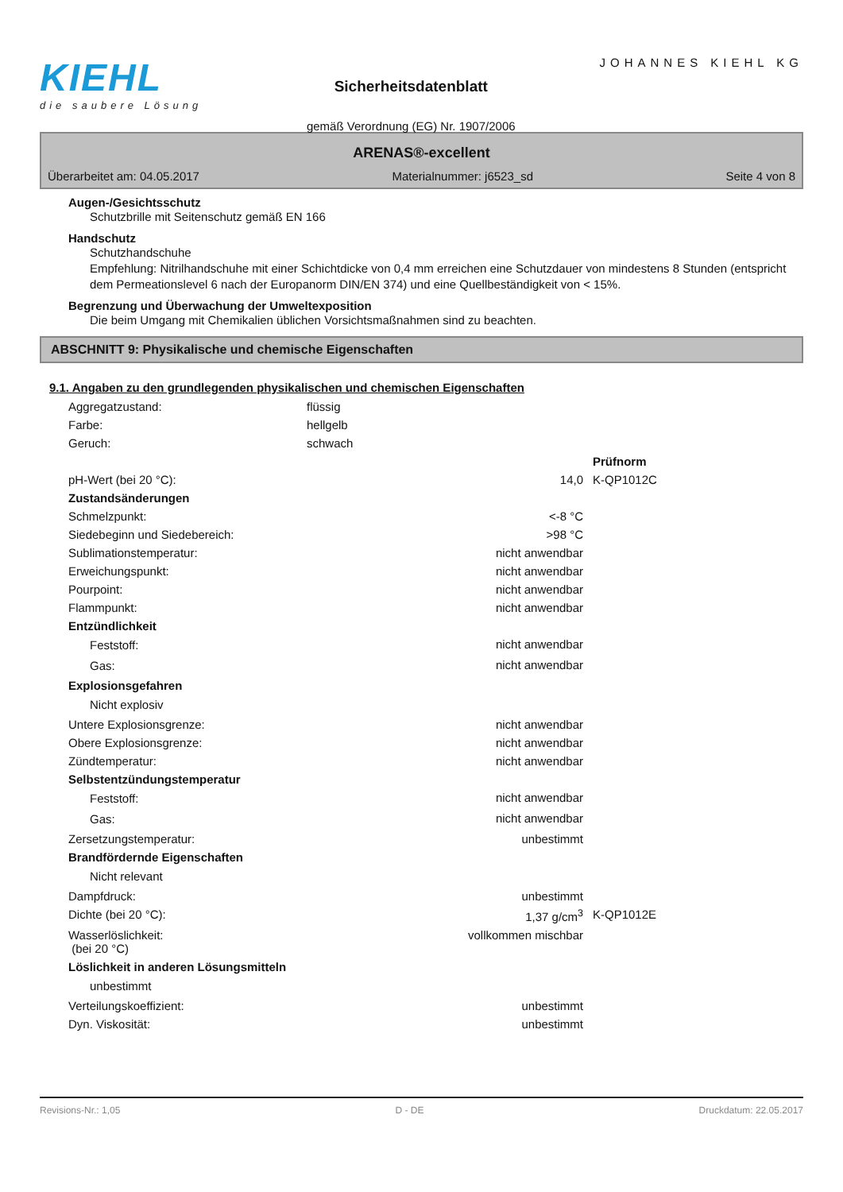KIEHL
die saubere Lösung
Sicherheitsdatenblatt
gemäß Verordnung (EG) Nr. 1907/2006
JOHANNES KIEHL KG
ARENAS®-excellent
Überarbeitet am: 04.05.2017 Materialnummer: j6523_sd Seite 4 von 8
Augen-/Gesichtsschutz
Schutzbrille mit Seitenschutz gemäß EN 166
Handschutz
Schutzhandschuhe
Empfehlung: Nitrilhandschuhe mit einer Schichtdicke von 0,4 mm erreichen eine Schutzdauer von mindestens 8 Stunden (entspricht dem Permeationslevel 6 nach der Europanorm DIN/EN 374) und eine Quellbeständigkeit von < 15%.
Begrenzung und Überwachung der Umweltexposition
Die beim Umgang mit Chemikalien üblichen Vorsichtsmaßnahmen sind zu beachten.
ABSCHNITT 9: Physikalische und chemische Eigenschaften
9.1. Angaben zu den grundlegenden physikalischen und chemischen Eigenschaften
| Aggregatzustand: | flüssig | | |
| Farbe: | hellgelb | | |
| Geruch: | schwach | | |
| | | | Prüfnorm |
| pH-Wert (bei 20 °C): | | 14,0 | K-QP1012C |
| Zustandsänderungen | | | |
| Schmelzpunkt: | | <-8 °C | |
| Siedebeginn und Siedebereich: | | >98 °C | |
| Sublimationstemperatur: | | nicht anwendbar | |
| Erweichungspunkt: | | nicht anwendbar | |
| Pourpoint: | | nicht anwendbar | |
| Flammpunkt: | | nicht anwendbar | |
| Entzündlichkeit | | | |
| Feststoff: | | nicht anwendbar | |
| Gas: | | nicht anwendbar | |
| Explosionsgefahren | | | |
| Nicht explosiv | | | |
| Untere Explosionsgrenze: | | nicht anwendbar | |
| Obere Explosionsgrenze: | | nicht anwendbar | |
| Zündtemperatur: | | nicht anwendbar | |
| Selbstentzündungstemperatur | | | |
| Feststoff: | | nicht anwendbar | |
| Gas: | | nicht anwendbar | |
| Zersetzungstemperatur: | | unbestimmt | |
| Brandfördernde Eigenschaften | | | |
| Nicht relevant | | | |
| Dampfdruck: | | unbestimmt | |
| Dichte (bei 20 °C): | | 1,37 g/cm<sup>3</sup> | K-QP1012E |
| Wasserlöslichkeit: (bei 20 °C) | | vollkommen mischbar | |
| Löslichkeit in anderen Lösungsmitteln | | | |
| unbestimmt | | | |
| Verteilungskoeffizient: | | unbestimmt | |
| Dyn. Viskosität: | | unbestimmt | |
Revisions-Nr.: 1,05 D - DE Druckdatum: 22.05.2017